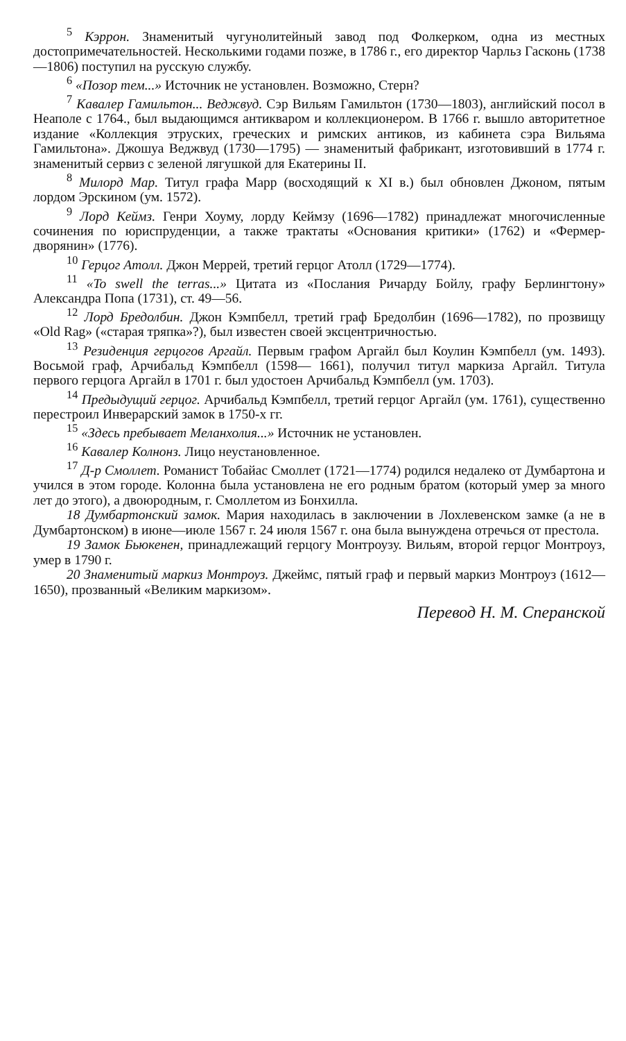<sup>5</sup> Кэррон. Знаменитый чугунолитейный завод под Фолкерком, одна из местных достопримечательностей. Несколькими годами позже, в 1786 г., его директор Чарльз Гасконь (1738—1806) поступил на русскую службу.
<sup>6</sup> «Позор тем...» Источник не установлен. Возможно, Стерн?
<sup>7</sup> Кавалер Гамильтон... Веджвуд. Сэр Вильям Гамильтон (1730—1803), английский посол в Неаполе с 1764., был выдающимся антикваром и коллекционером. В 1766 г. вышло авторитетное издание «Коллекция этруских, греческих и римских антиков, из кабинета сэра Вильяма Гамильтона». Джошуа Веджвуд (1730—1795) — знаменитый фабрикант, изготовивший в 1774 г. знаменитый сервиз с зеленой лягушкой для Екатерины II.
<sup>8</sup> Милорд Мар. Титул графа Марр (восходящий к XI в.) был обновлен Джоном, пятым лордом Эрскином (ум. 1572).
<sup>9</sup> Лорд Кеймз. Генри Хоуму, лорду Кеймзу (1696—1782) принадлежат многочисленные сочинения по юриспруденции, а также трактаты «Основания критики» (1762) и «Фермер-дворянин» (1776).
<sup>10</sup> Герцог Атолл. Джон Меррей, третий герцог Атолл (1729—1774).
<sup>11</sup> «To swell the terras...» Цитата из «Послания Ричарду Бойлу, графу Берлингтону» Александра Попа (1731), ст. 49—56.
<sup>12</sup> Лорд Бредолбин. Джон Кэмпбелл, третий граф Бредолбин (1696—1782), по прозвищу «Old Rag» («старая тряпка»?), был известен своей эксцентричностью.
<sup>13</sup> Резиденция герцогов Аргайл. Первым графом Аргайл был Коулин Кэмпбелл (ум. 1493). Восьмой граф, Арчибальд Кэмпбелл (1598— 1661), получил титул маркиза Аргайл. Титула первого герцога Аргайл в 1701 г. был удостоен Арчибальд Кэмпбелл (ум. 1703).
<sup>14</sup> Предыдущий герцог. Арчибальд Кэмпбелл, третий герцог Аргайл (ум. 1761), существенно перестроил Инверарский замок в 1750-х гг.
<sup>15</sup> «Здесь пребывает Меланхолия...» Источник не установлен.
<sup>16</sup> Кавалер Колнонз. Лицо неустановленное.
<sup>17</sup> Д-р Смоллет. Романист Тобайас Смоллет (1721—1774) родился недалеко от Думбартона и учился в этом городе. Колонна была установлена не его родным братом (который умер за много лет до этого), а двоюродным, г. Смоллетом из Бонхилла.
18 Думбартонский замок. Мария находилась в заключении в Лохлевенском замке (а не в Думбартонском) в июне—июле 1567 г. 24 июля 1567 г. она была вынуждена отречься от престола.
19 Замок Бьюкенен, принадлежащий герцогу Монтроузу. Вильям, второй герцог Монтроуз, умер в 1790 г.
20 Знаменитый маркиз Монтроуз. Джеймс, пятый граф и первый маркиз Монтроуз (1612—1650), прозванный «Великим маркизом».
Перевод Н. М. Сперанской